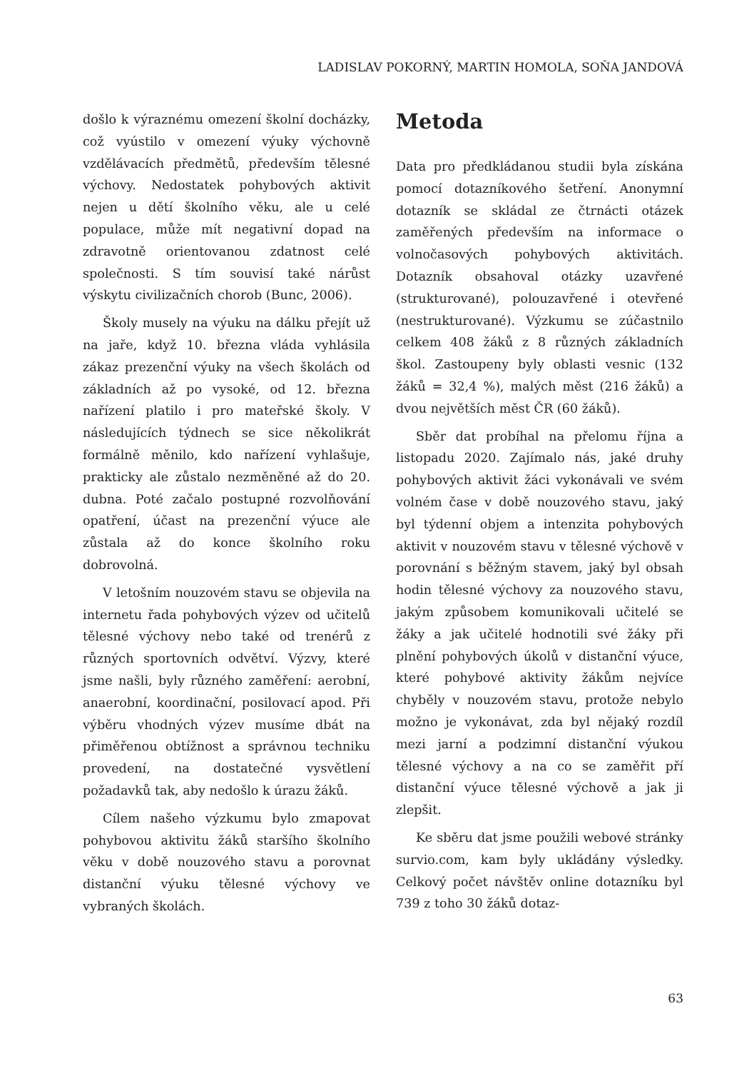LADISLAV POKORNÝ, MARTIN HOMOLA, SOŇA JANDOVÁ
došlo k výraznému omezení školní docházky, což vyústilo v omezení výuky výchovně vzdělávacích předmětů, především tělesné výchovy. Nedostatek pohybových aktivit nejen u dětí školního věku, ale u celé populace, může mít negativní dopad na zdravotně orientovanou zdatnost celé společnosti. S tím souvisí také nárůst výskytu civilizačních chorob (Bunc, 2006).
Školy musely na výuku na dálku přejít už na jaře, když 10. března vláda vyhlásila zákaz prezenční výuky na všech školách od základních až po vysoké, od 12. března nařízení platilo i pro mateřské školy. V následujících týdnech se sice několikrát formálně měnilo, kdo nařízení vyhlašuje, prakticky ale zůstalo nezměněné až do 20. dubna. Poté začalo postupné rozvolňování opatření, účast na prezenční výuce ale zůstala až do konce školního roku dobrovolná.
V letošním nouzovém stavu se objevila na internetu řada pohybových výzev od učitelů tělesné výchovy nebo také od trenérů z různých sportovních odvětví. Výzvy, které jsme našli, byly různého zaměření: aerobní, anaerobní, koordinační, posilovací apod. Při výběru vhodných výzev musíme dbát na přiměřenou obtížnost a správnou techniku provedení, na dostatečné vysvětlení požadavků tak, aby nedošlo k úrazu žáků.
Cílem našeho výzkumu bylo zmapovat pohybovou aktivitu žáků staršího školního věku v době nouzového stavu a porovnat distanční výuku tělesné výchovy ve vybraných školách.
Metoda
Data pro předkládanou studii byla získána pomocí dotazníkového šetření. Anonymní dotazník se skládal ze čtrnácti otázek zaměřených především na informace o volnočasových pohybových aktivitách. Dotazník obsahoval otázky uzavřené (strukturované), polouzavřené i otevřené (nestrukturované). Výzkumu se zúčastnilo celkem 408 žáků z 8 různých základních škol. Zastoupeny byly oblasti vesnic (132 žáků = 32,4 %), malých měst (216 žáků) a dvou největších měst ČR (60 žáků).
Sběr dat probíhal na přelomu října a listopadu 2020. Zajímalo nás, jaké druhy pohybových aktivit žáci vykonávali ve svém volném čase v době nouzového stavu, jaký byl týdenní objem a intenzita pohybových aktivit v nouzovém stavu v tělesné výchově v porovnání s běžným stavem, jaký byl obsah hodin tělesné výchovy za nouzového stavu, jakým způsobem komunikovali učitelé se žáky a jak učitelé hodnotili své žáky při plnění pohybových úkolů v distanční výuce, které pohybové aktivity žákům nejvíce chyběly v nouzovém stavu, protože nebylo možno je vykonávat, zda byl nějaký rozdíl mezi jarní a podzimní distanční výukou tělesné výchovy a na co se zaměřit pří distanční výuce tělesné výchově a jak ji zlepšit.
Ke sběru dat jsme použili webové stránky survio.com, kam byly ukládány výsledky. Celkový počet návštěv online dotazníku byl 739 z toho 30 žáků dotaz-
63